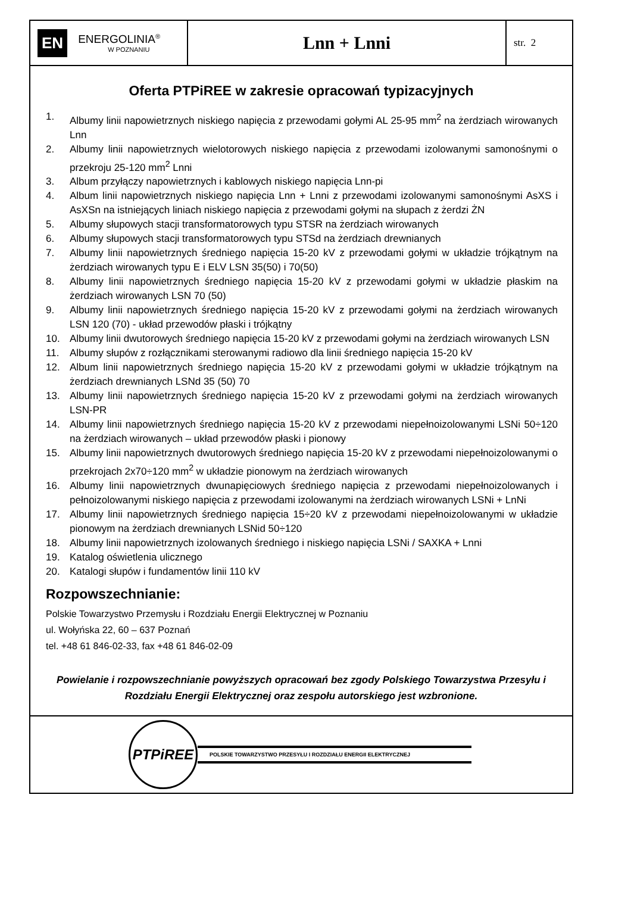EN
ENERGOLINIA<sup>®</sup>
W POZNANIU
Lnn + Lnni
str. 2
Oferta PTPiREE w zakresie opracowań typizacyjnych
1. Albumy linii napowietrznych niskiego napięcia z przewodami gołymi AL 25-95 mm<sup>2</sup> na żerdziach wirowanych Lnn
2. Albumy linii napowietrznych wielotorowych niskiego napięcia z przewodami izolowanymi samonośnymi o przekroju 25-120 mm<sup>2</sup> Lnni
3. Album przyłączy napowietrznych i kablowych niskiego napięcia Lnn-pi
4. Album linii napowietrznych niskiego napięcia Lnn + Lnni z przewodami izolowanymi samonośnymi AsXS i AsXSn na istniejących liniach niskiego napięcia z przewodami gołymi na słupach z żerdzi ŻN
5. Albumy słupowych stacji transformatorowych typu STSR na żerdziach wirowanych
6. Albumy słupowych stacji transformatorowych typu STSd na żerdziach drewnianych
7. Albumy linii napowietrznych średniego napięcia 15-20 kV z przewodami gołymi w układzie trójkątnym na żerdziach wirowanych typu E i ELV LSN 35(50) i 70(50)
8. Albumy linii napowietrznych średniego napięcia 15-20 kV z przewodami gołymi w układzie płaskim na żerdziach wirowanych LSN 70 (50)
9. Albumy linii napowietrznych średniego napięcia 15-20 kV z przewodami gołymi na żerdziach wirowanych LSN 120 (70) - układ przewodów płaski i trójkątny
10. Albumy linii dwutorowych średniego napięcia 15-20 kV z przewodami gołymi na żerdziach wirowanych LSN
11. Albumy słupów z rozłącznikami sterowanymi radiowo dla linii średniego napięcia 15-20 kV
12. Album linii napowietrznych średniego napięcia 15-20 kV z przewodami gołymi w układzie trójkątnym na żerdziach drewnianych LSNd 35 (50) 70
13. Albumy linii napowietrznych średniego napięcia 15-20 kV z przewodami gołymi na żerdziach wirowanych LSN-PR
14. Albumy linii napowietrznych średniego napięcia 15-20 kV z przewodami niepełnoizolowanymi LSNi 50÷120 na żerdziach wirowanych – układ przewodów płaski i pionowy
15. Albumy linii napowietrznych dwutorowych średniego napięcia 15-20 kV z przewodami niepełnoizolowanymi o przekrojach 2x70÷120 mm<sup>2</sup> w układzie pionowym na żerdziach wirowanych
16. Albumy linii napowietrznych dwunapięciowych średniego napięcia z przewodami niepełnoizolowanych i pełnoizolowanymi niskiego napięcia z przewodami izolowanymi na żerdziach wirowanych LSNi + LnNi
17. Albumy linii napowietrznych średniego napięcia 15÷20 kV z przewodami niepełnoizolowanymi w układzie pionowym na żerdziach drewnianych LSNid 50÷120
18. Albumy linii napowietrznych izolowanych średniego i niskiego napięcia LSNi / SAXKA + Lnni
19. Katalog oświetlenia ulicznego
20. Katalogi słupów i fundamentów linii 110 kV
Rozpowszechnianie:
Polskie Towarzystwo Przemysłu i Rozdziału Energii Elektrycznej w Poznaniu
ul. Wołyńska 22, 60 – 637 Poznań
tel. +48 61 846-02-33, fax +48 61 846-02-09
Powielanie i rozpowszechnianie powyższych opracowań bez zgody Polskiego Towarzystwa Przesyłu i Rozdziału Energii Elektrycznej oraz zespołu autorskiego jest wzbronione.
PTPiREE
POLSKIE TOWARZYSTWO PRZESYŁU I ROZDZIAŁU ENERGII ELEKTRYCZNEJ